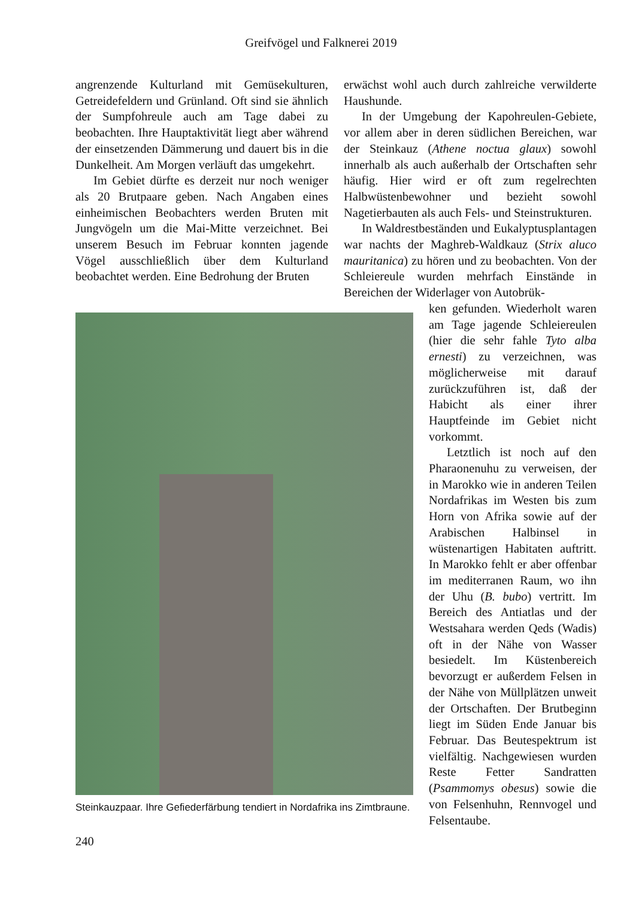Greifvögel und Falknerei 2019
angrenzende Kulturland mit Gemüsekulturen, Getreidefeldern und Grünland. Oft sind sie ähnlich der Sumpfohreule auch am Tage dabei zu beobachten. Ihre Hauptaktivität liegt aber während der einsetzenden Dämmerung und dauert bis in die Dunkelheit. Am Morgen verläuft das umgekehrt.
Im Gebiet dürfte es derzeit nur noch weniger als 20 Brutpaare geben. Nach Angaben eines einheimischen Beobachters werden Bruten mit Jungvögeln um die Mai-Mitte verzeichnet. Bei unserem Besuch im Februar konnten jagende Vögel ausschließlich über dem Kulturland beobachtet werden. Eine Bedrohung der Bruten
erwächst wohl auch durch zahlreiche verwilderte Haushunde.
In der Umgebung der Kapohreulen-Gebiete, vor allem aber in deren südlichen Bereichen, war der Steinkauz (Athene noctua glaux) sowohl innerhalb als auch außerhalb der Ortschaften sehr häufig. Hier wird er oft zum regelrechten Halbwüstenbewohner und bezieht sowohl Nagetierbauten als auch Fels- und Steinstrukturen.
In Waldrestbeständen und Eukalyptusplantagen war nachts der Maghreb-Waldkauz (Strix aluco mauritanica) zu hören und zu beobachten. Von der Schleiereule wurden mehrfach Einstände in Bereichen der Widerlager von Autobrük-
Steinkauzpaar. Ihre Gefiederfärbung tendiert in Nordafrika ins Zimtbraune.
ken gefunden. Wiederholt waren am Tage jagende Schleiereulen (hier die sehr fahle Tyto alba ernesti) zu verzeichnen, was möglicherweise mit darauf zurückzuführen ist, daß der Habicht als einer ihrer Hauptfeinde im Gebiet nicht vorkommt.
Letztlich ist noch auf den Pharaonenuhu zu verweisen, der in Marokko wie in anderen Teilen Nordafrikas im Westen bis zum Horn von Afrika sowie auf der Arabischen Halbinsel in wüstenartigen Habitaten auftritt. In Marokko fehlt er aber offenbar im mediterranen Raum, wo ihn der Uhu (B. bubo) vertritt. Im Bereich des Antiatlas und der Westsahara werden Qeds (Wadis) oft in der Nähe von Wasser besiedelt. Im Küstenbereich bevorzugt er außerdem Felsen in der Nähe von Müllplätzen unweit der Ortschaften. Der Brutbeginn liegt im Süden Ende Januar bis Februar. Das Beutespektrum ist vielfältig. Nachgewiesen wurden Reste Fetter Sandratten (Psammomys obesus) sowie die von Felsenhuhn, Rennvogel und Felsentaube.
240